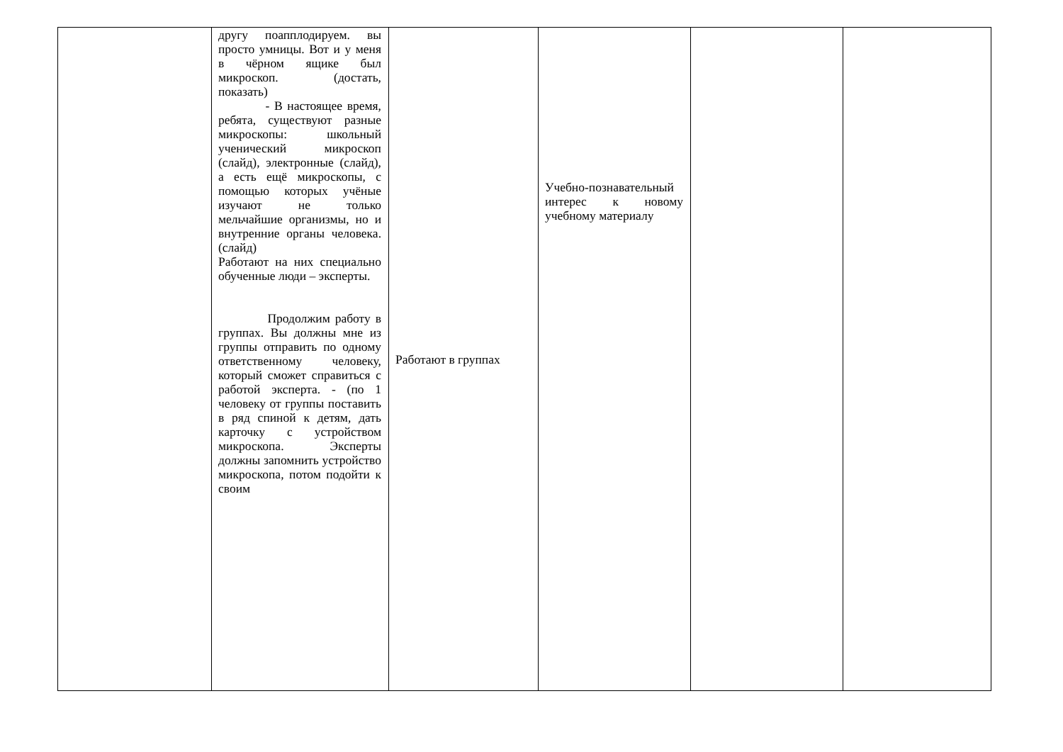| | другу поапплодируем. вы просто умницы. Вот и у меня в чёрном ящике был микроскоп. (достать, показать) - В настоящее время, ребята, существуют разные микроскопы: школьный ученический микроскоп (слайд), электронные (слайд), а есть ещё микроскопы, с помощью которых учёные изучают не только мельчайшие организмы, но и внутренние органы человека. (слайд) Работают на них специально обученные люди – эксперты. Продолжим работу в группах. Вы должны мне из группы отправить по одному ответственному человеку, который сможет справиться с работой эксперта. - (по 1 человеку от группы поставить в ряд спиной к детям, дать карточку с устройством микроскопа. Эксперты должны запомнить устройство микроскопа, потом подойти к своим | Работают в группах | Учебно-познавательный интерес к новому учебному материалу | | |